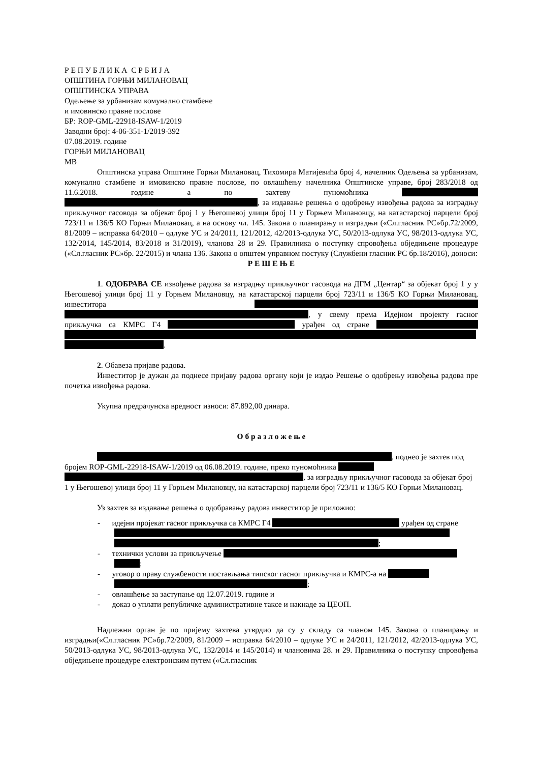Р Е П У Б Л И К А С Р Б И Ј А
ОПШТИНА ГОРЊИ МИЛАНОВАЦ
ОПШТИНСКА УПРАВА
Одељење за урбанизам комунално стамбене
и имовинско правне послове
БР: ROP-GML-22918-ISAW-1/2019
Заводни број: 4-06-351-1/2019-392
07.08.2019. године
ГОРЊИ МИЛАНОВАЦ
МВ
Општинска управа Општине Горњи Милановац, Тихомира Матијевића број 4, начелник Одељења за урбанизам, комунално стамбене и имовинско правне послове, по овлашћењу начелника Општинске управе, број 283/2018 од 11.6.2018. године а по захтеву пуномоћника , за издавање решења о одобрењу извођења радова за изградњу прикључног гасовода за објекат број 1 у Његошевој улици број 11 у Горњем Милановцу, на катастарској парцели број 723/11 и 136/5 КО Горњи Милановац, а на основу чл. 145. Закона о планирању и изградњи («Сл.гласник РС»бр.72/2009, 81/2009 – исправка 64/2010 – одлуке УС и 24/2011, 121/2012, 42/2013-одлука УС, 50/2013-одлука УС, 98/2013-одлука УС, 132/2014, 145/2014, 83/2018 и 31/2019), чланова 28 и 29. Правилника о поступку спровођења обједињене процедуре («Сл.гласник РС»бр. 22/2015) и члана 136. Закона о општем управном постуку (Службени гласник РС бр.18/2016), доноси:
Р Е Ш Е Њ Е
1. ОДОБРАВА СЕ извођење радова за изградњу прикључног гасовода на ДГМ „Центар“ за објекат број 1 у у Његошевој улици број 11 у Горњем Милановцу, на катастарској парцели број 723/11 и 136/5 КО Горњи Милановац, инвеститора , у свему према Идејном пројекту гасног прикључка са КМРС Г4 урађен од стране .
2. Обавеза пријаве радова.
Инвеститор је дужан да поднесе пријаву радова органу који је издао Решење о одобрењу извођења радова пре почетка извођења радова.
Укупна предрачунска вредност износи: 87.892,00 динара.
О б р а з л о ж е њ е
, поднео је захтев под бројем ROP-GML-22918-ISAW-1/2019 од 06.08.2019. године, преко пуномоћника , за изградњу прикључног гасовода за објекат број 1 у Његошевој улици број 11 у Горњем Милановцу, на катастарској парцели број 723/11 и 136/5 КО Горњи Милановац.
Уз захтев за издавање решења о одобравању радова инвеститор је приложио:
- идејни пројекат гасног прикључка са КМРС Г4 урађен од стране ;
- технички услови за прикључење ;
- уговор о праву службености постављања типског гасног прикључка и КМРС-а на ;
- овлашћење за заступање од 12.07.2019. године и
- доказ о уплати републичке административне таксе и накнаде за ЦЕОП.
Надлежни орган је по пријему захтева утврдио да су у складу са чланом 145. Закона о планирању и изградњи(«Сл.гласник РС»бр.72/2009, 81/2009 – исправка 64/2010 – одлуке УС и 24/2011, 121/2012, 42/2013-одлука УС, 50/2013-одлука УС, 98/2013-одлука УС, 132/2014 и 145/2014) и члановима 28. и 29. Правилника о поступку спровођења обједињене процедуре електронским путем («Сл.гласник